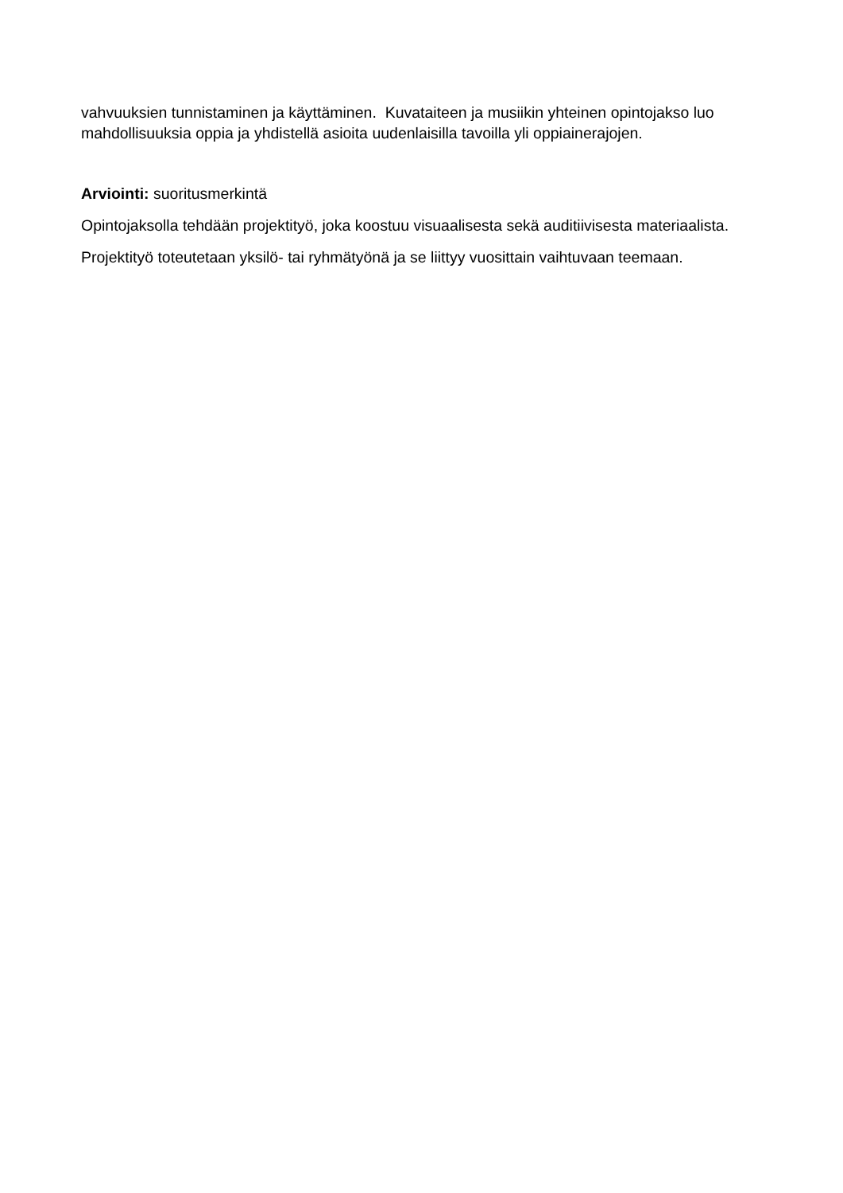vahvuuksien tunnistaminen ja käyttäminen. Kuvataiteen ja musiikin yhteinen opintojakso luo mahdollisuuksia oppia ja yhdistellä asioita uudenlaisilla tavoilla yli oppiainerajojen.
Arviointi: suoritusmerkintä
Opintojaksolla tehdään projektityö, joka koostuu visuaalisesta sekä auditiivisesta materiaalista.
Projektityö toteutetaan yksilö- tai ryhmätyönä ja se liittyy vuosittain vaihtuvaan teemaan.